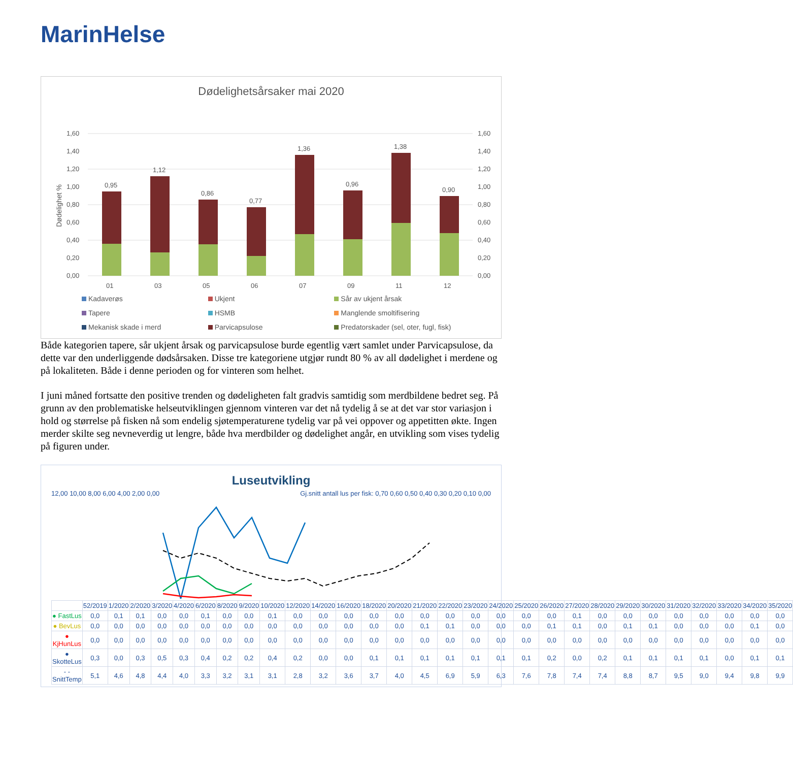MarinHelse
Dødelighetsårsaker mai 2020
Dødelighet %
1,60
1,40
1,20
1,00
0,80
0,60
0,40
0,20
0,00
1,60
1,40
1,20
1,00
0,80
0,60
0,40
0,20
0,00
0,95
01
1,12
03
0,86
05
0,77
06
1,36
07
0,96
09
1,38
11
0,90
12
Kadaverøs Ukjent Sår av ukjent årsak Tapere HSMB Manglende smoltifisering Mekanisk skade i merd Parvicapsulose Predatorskader (sel, oter, fugl, fisk)
Både kategorien tapere, sår ukjent årsak og parvicapsulose burde egentlig vært samlet under Parvicapsulose, da dette var den underliggende dødsårsaken. Disse tre kategoriene utgjør rundt 80 % av all dødelighet i merdene og på lokaliteten. Både i denne perioden og for vinteren som helhet.
I juni måned fortsatte den positive trenden og dødeligheten falt gradvis samtidig som merdbildene bedret seg. På grunn av den problematiske helseutviklingen gjennom vinteren var det nå tydelig å se at det var stor variasjon i hold og størrelse på fisken nå som endelig sjøtemperaturene tydelig var på vei oppover og appetitten økte. Ingen merder skilte seg nevneverdig ut lengre, både hva merdbilder og dødelighet angår, en utvikling som vises tydelig på figuren under.
Luseutvikling
12,00 10,00 8,00 6,00 4,00 2,00 0,00 Gj.snitt antall lus per fisk: 0,70 0,60 0,50 0,40 0,30 0,20 0,10 0,00
| | 52/2019 | 1/2020 | 2/2020 | 3/2020 | 4/2020 | 6/2020 | 8/2020 | 9/2020 | 10/2020 | 12/2020 | 14/2020 | 16/2020 | 18/2020 | 20/2020 | 21/2020 | 22/2020 | 23/2020 | 24/2020 | 25/2020 | 26/2020 | 27/2020 | 28/2020 | 29/2020 | 30/2020 | 31/2020 | 32/2020 | 33/2020 | 34/2020 | 35/2020 |
| ● FastLus | 0,0 | 0,1 | 0,1 | 0,0 | 0,0 | 0,1 | 0,0 | 0,0 | 0,1 | 0,0 | 0,0 | 0,0 | 0,0 | 0,0 | 0,0 | 0,0 | 0,0 | 0,0 | 0,0 | 0,0 | 0,1 | 0,0 | 0,0 | 0,0 | 0,0 | 0,0 | 0,0 | 0,0 | 0,0 |
| ● BevLus | 0,0 | 0,0 | 0,0 | 0,0 | 0,0 | 0,0 | 0,0 | 0,0 | 0,0 | 0,0 | 0,0 | 0,0 | 0,0 | 0,0 | 0,1 | 0,1 | 0,0 | 0,0 | 0,0 | 0,1 | 0,1 | 0,0 | 0,1 | 0,1 | 0,0 | 0,0 | 0,0 | 0,1 | 0,0 |
| ● KjHunLus | 0,0 | 0,0 | 0,0 | 0,0 | 0,0 | 0,0 | 0,0 | 0,0 | 0,0 | 0,0 | 0,0 | 0,0 | 0,0 | 0,0 | 0,0 | 0,0 | 0,0 | 0,0 | 0,0 | 0,0 | 0,0 | 0,0 | 0,0 | 0,0 | 0,0 | 0,0 | 0,0 | 0,0 | 0,0 |
| ● SkotteLus | 0,3 | 0,0 | 0,3 | 0,5 | 0,3 | 0,4 | 0,2 | 0,2 | 0,4 | 0,2 | 0,0 | 0,0 | 0,1 | 0,1 | 0,1 | 0,1 | 0,1 | 0,1 | 0,1 | 0,2 | 0,0 | 0,2 | 0,1 | 0,1 | 0,1 | 0,1 | 0,0 | 0,1 | 0,1 |
| - - SnittTemp | 5,1 | 4,6 | 4,8 | 4,4 | 4,0 | 3,3 | 3,2 | 3,1 | 3,1 | 2,8 | 3,2 | 3,6 | 3,7 | 4,0 | 4,5 | 6,9 | 5,9 | 6,3 | 7,6 | 7,8 | 7,4 | 7,4 | 8,8 | 8,7 | 9,5 | 9,0 | 9,4 | 9,8 | 9,9 |